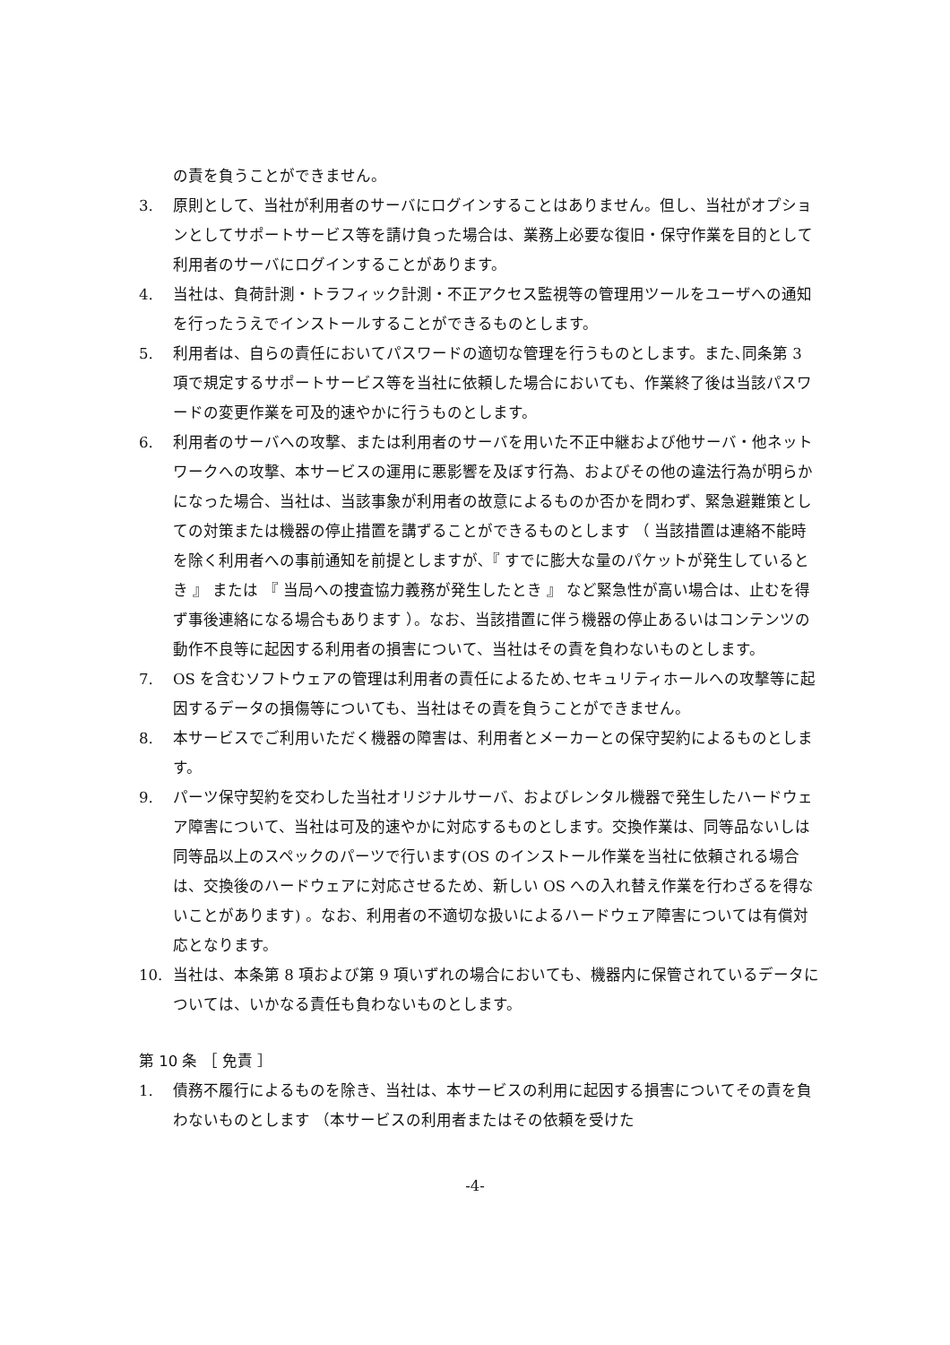の責を負うことができません。
3. 原則として、当社が利用者のサーバにログインすることはありません。但し、当社がオプションとしてサポートサービス等を請け負った場合は、業務上必要な復旧・保守作業を目的として利用者のサーバにログインすることがあります。
4. 当社は、負荷計測・トラフィック計測・不正アクセス監視等の管理用ツールをユーザへの通知を行ったうえでインストールすることができるものとします。
5. 利用者は、自らの責任においてパスワードの適切な管理を行うものとします。また､同条第 3 項で規定するサポートサービス等を当社に依頼した場合においても、作業終了後は当該パスワードの変更作業を可及的速やかに行うものとします。
6. 利用者のサーバへの攻撃、または利用者のサーバを用いた不正中継および他サーバ・他ネットワークへの攻撃、本サービスの運用に悪影響を及ぼす行為、およびその他の違法行為が明らかになった場合、当社は、当該事象が利用者の故意によるものか否かを問わず、緊急避難策としての対策または機器の停止措置を講ずることができるものとします （ 当該措置は連絡不能時を除く利用者への事前通知を前提としますが､『 すでに膨大な量のパケットが発生しているとき 』 または 『 当局への捜査協力義務が発生したとき 』 など緊急性が高い場合は、止むを得ず事後連絡になる場合もあります ）。なお、当該措置に伴う機器の停止あるいはコンテンツの動作不良等に起因する利用者の損害について、当社はその責を負わないものとします。
7. OS を含むソフトウェアの管理は利用者の責任によるため､セキュリティホールへの攻撃等に起因するデータの損傷等についても、当社はその責を負うことができません。
8. 本サービスでご利用いただく機器の障害は、利用者とメーカーとの保守契約によるものとします。
9. パーツ保守契約を交わした当社オリジナルサーバ、およびレンタル機器で発生したハードウェア障害について、当社は可及的速やかに対応するものとします。交換作業は、同等品ないしは同等品以上のスペックのパーツで行います(OS のインストール作業を当社に依頼される場合は、交換後のハードウェアに対応させるため、新しい OS への入れ替え作業を行わざるを得ないことがあります) 。なお、利用者の不適切な扱いによるハードウェア障害については有償対応となります。
10. 当社は、本条第 8 項および第 9 項いずれの場合においても、機器内に保管されているデータについては、いかなる責任も負わないものとします。
第 10 条 ［ 免責 ］
1. 債務不履行によるものを除き、当社は、本サービスの利用に起因する損害についてその責を負わないものとします （本サービスの利用者またはその依頼を受けた
-4-